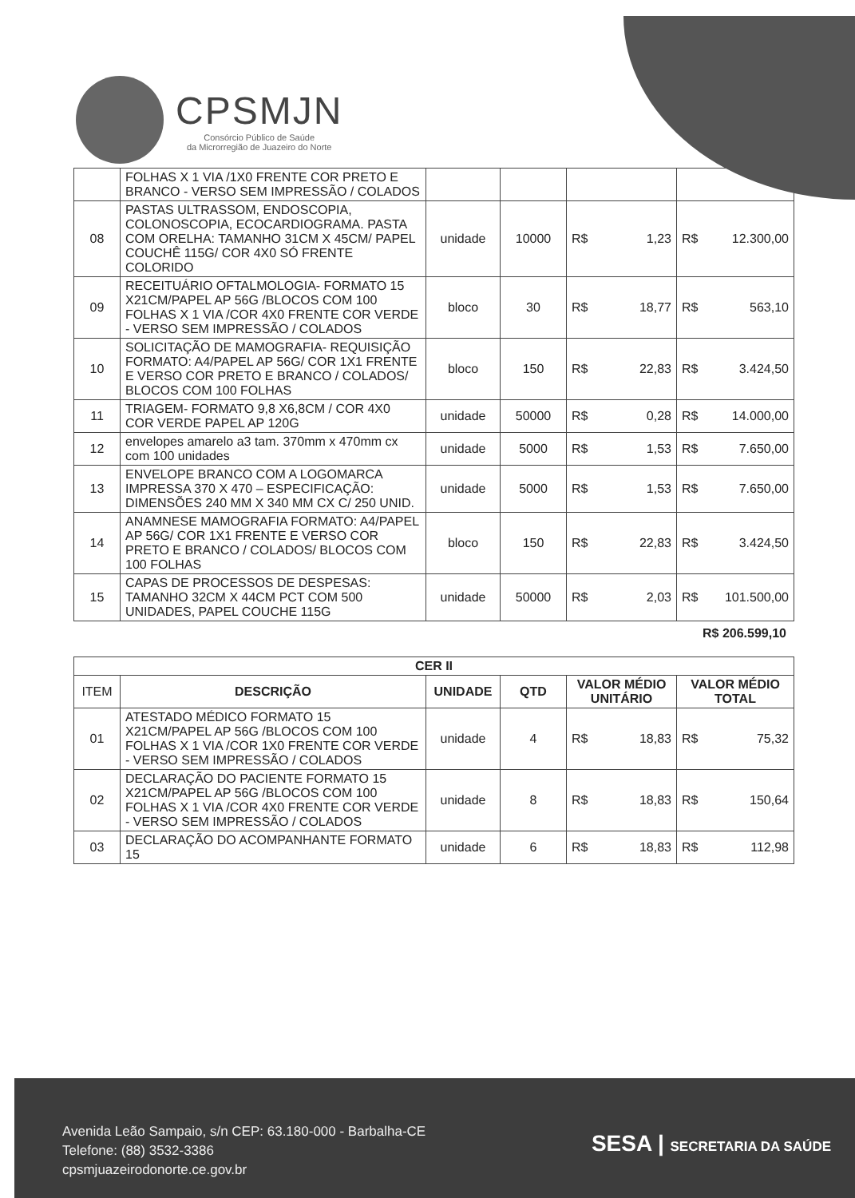CPSMJN
Consórcio Público de Saúde
da Microrregião de Juazeiro do Norte
| | FOLHAS X 1 VIA /1X0 FRENTE COR PRETO E BRANCO - VERSO SEM IMPRESSÃO / COLADOS | | | | |
| 08 | PASTAS ULTRASSOM, ENDOSCOPIA, COLONOSCOPIA, ECOCARDIOGRAMA. PASTA COM ORELHA: TAMANHO 31CM X 45CM/ PAPEL COUCHÊ 115G/ COR 4X0 SÓ FRENTE COLORIDO | unidade | 10000 | R$ 1,23 | R$ 12.300,00 |
| 09 | RECEITUÁRIO OFTALMOLOGIA- FORMATO 15 X21CM/PAPEL AP 56G /BLOCOS COM 100 FOLHAS X 1 VIA /COR 4X0 FRENTE COR VERDE - VERSO SEM IMPRESSÃO / COLADOS | bloco | 30 | R$ 18,77 | R$ 563,10 |
| 10 | SOLICITAÇÃO DE MAMOGRAFIA- REQUISIÇÃO FORMATO: A4/PAPEL AP 56G/ COR 1X1 FRENTE E VERSO COR PRETO E BRANCO / COLADOS/ BLOCOS COM 100 FOLHAS | bloco | 150 | R$ 22,83 | R$ 3.424,50 |
| 11 | TRIAGEM- FORMATO 9,8 X6,8CM / COR 4X0 COR VERDE PAPEL AP 120G | unidade | 50000 | R$ 0,28 | R$ 14.000,00 |
| 12 | envelopes amarelo a3 tam. 370mm x 470mm cx com 100 unidades | unidade | 5000 | R$ 1,53 | R$ 7.650,00 |
| 13 | ENVELOPE BRANCO COM A LOGOMARCA IMPRESSA 370 X 470 – ESPECIFICAÇÃO: DIMENSÕES 240 MM X 340 MM CX C/ 250 UNID. | unidade | 5000 | R$ 1,53 | R$ 7.650,00 |
| 14 | ANAMNESE MAMOGRAFIA FORMATO: A4/PAPEL AP 56G/ COR 1X1 FRENTE E VERSO COR PRETO E BRANCO / COLADOS/ BLOCOS COM 100 FOLHAS | bloco | 150 | R$ 22,83 | R$ 3.424,50 |
| 15 | CAPAS DE PROCESSOS DE DESPESAS: TAMANHO 32CM X 44CM PCT COM 500 UNIDADES, PAPEL COUCHE 115G | unidade | 50000 | R$ 2,03 | R$ 101.500,00 |
R$ 206.599,10
| CER II | | | | | |
| --- | --- | --- | --- | --- | --- |
| ITEM | DESCRIÇÃO | UNIDADE | QTD | VALOR MÉDIO UNITÁRIO | VALOR MÉDIO TOTAL |
| 01 | ATESTADO MÉDICO FORMATO 15 X21CM/PAPEL AP 56G /BLOCOS COM 100 FOLHAS X 1 VIA /COR 1X0 FRENTE COR VERDE - VERSO SEM IMPRESSÃO / COLADOS | unidade | 4 | R$ 18,83 | R$ 75,32 |
| 02 | DECLARAÇÃO DO PACIENTE FORMATO 15 X21CM/PAPEL AP 56G /BLOCOS COM 100 FOLHAS X 1 VIA /COR 4X0 FRENTE COR VERDE - VERSO SEM IMPRESSÃO / COLADOS | unidade | 8 | R$ 18,83 | R$ 150,64 |
| 03 | DECLARAÇÃO DO ACOMPANHANTE FORMATO 15 | unidade | 6 | R$ 18,83 | R$ 112,98 |
Avenida Leão Sampaio, s/n CEP: 63.180-000 - Barbalha-CE
Telefone: (88) 3532-3386
cpsmjuazeirodonorte.ce.gov.br
SESA | SECRETARIA DA SAÚDE